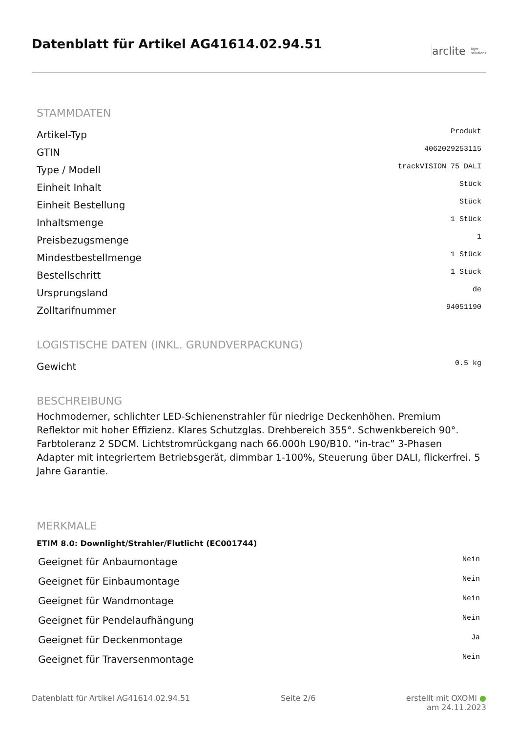Datenblatt für Artikel AG41614.02.94.51
arclite light
solutions
STAMMDATEN
| Artikel-Typ | Produkt |
| GTIN | 4062029253115 |
| Type / Modell | trackVISION 75 DALI |
| Einheit Inhalt | Stück |
| Einheit Bestellung | Stück |
| Inhaltsmenge | 1 Stück |
| Preisbezugsmenge | 1 |
| Mindestbestellmenge | 1 Stück |
| Bestellschritt | 1 Stück |
| Ursprungsland | de |
| Zolltarifnummer | 94051190 |
LOGISTISCHE DATEN (INKL. GRUNDVERPACKUNG)
| Gewicht | 0.5 kg |
BESCHREIBUNG
Hochmoderner, schlichter LED-Schienenstrahler für niedrige Deckenhöhen. Premium Reflektor mit hoher Effizienz. Klares Schutzglas. Drehbereich 355°. Schwenkbereich 90°. Farbtoleranz 2 SDCM. Lichtstromrückgang nach 66.000h L90/B10. “in-trac” 3-Phasen Adapter mit integriertem Betriebsgerät, dimmbar 1-100%, Steuerung über DALI, flickerfrei. 5 Jahre Garantie.
MERKMALE
ETIM 8.0: Downlight/Strahler/Flutlicht (EC001744)
| Geeignet für Anbaumontage | Nein |
| Geeignet für Einbaumontage | Nein |
| Geeignet für Wandmontage | Nein |
| Geeignet für Pendelaufhängung | Nein |
| Geeignet für Deckenmontage | Ja |
| Geeignet für Traversenmontage | Nein |
Datenblatt für Artikel AG41614.02.94.51 Seite 2/6 erstellt mit OXOMI ●
am 24.11.2023